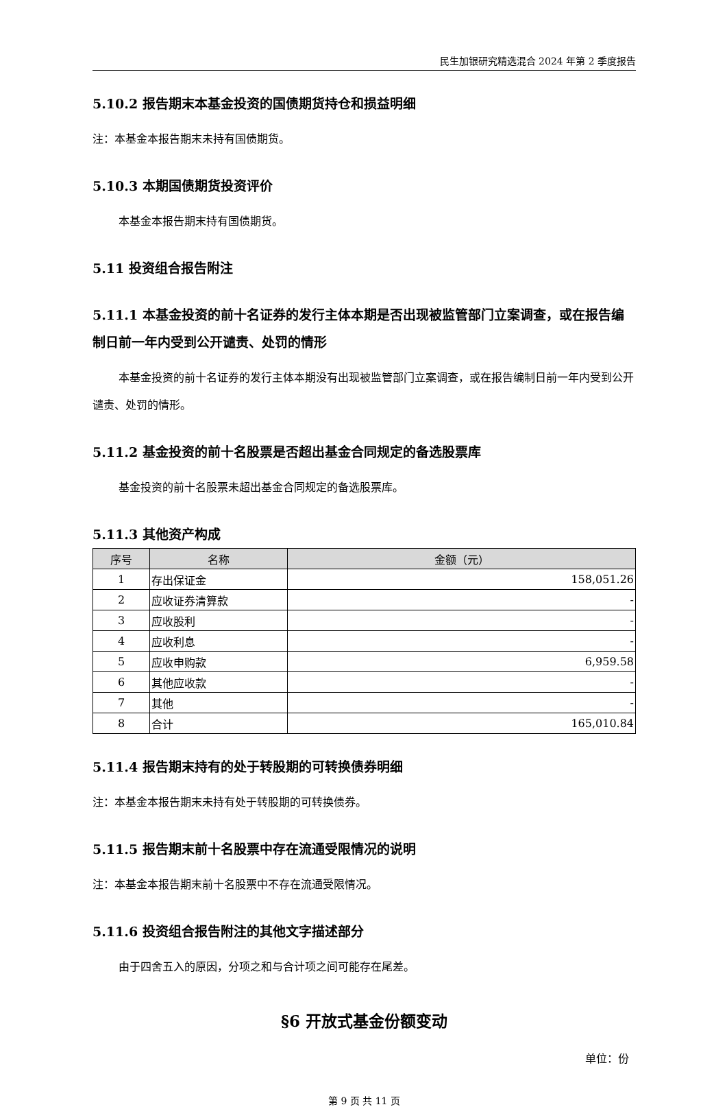民生加银研究精选混合 2024 年第 2 季度报告
5.10.2 报告期末本基金投资的国债期货持仓和损益明细
注：本基金本报告期末未持有国债期货。
5.10.3 本期国债期货投资评价
本基金本报告期末持有国债期货。
5.11 投资组合报告附注
5.11.1 本基金投资的前十名证券的发行主体本期是否出现被监管部门立案调查，或在报告编制日前一年内受到公开谴责、处罚的情形
本基金投资的前十名证券的发行主体本期没有出现被监管部门立案调查，或在报告编制日前一年内受到公开谴责、处罚的情形。
5.11.2 基金投资的前十名股票是否超出基金合同规定的备选股票库
基金投资的前十名股票未超出基金合同规定的备选股票库。
5.11.3 其他资产构成
| 序号 | 名称 | 金额（元） |
| --- | --- | --- |
| 1 | 存出保证金 | 158,051.26 |
| 2 | 应收证券清算款 | - |
| 3 | 应收股利 | - |
| 4 | 应收利息 | - |
| 5 | 应收申购款 | 6,959.58 |
| 6 | 其他应收款 | - |
| 7 | 其他 | - |
| 8 | 合计 | 165,010.84 |
5.11.4 报告期末持有的处于转股期的可转换债券明细
注：本基金本报告期末未持有处于转股期的可转换债券。
5.11.5 报告期末前十名股票中存在流通受限情况的说明
注：本基金本报告期末前十名股票中不存在流通受限情况。
5.11.6 投资组合报告附注的其他文字描述部分
由于四舍五入的原因，分项之和与合计项之间可能存在尾差。
§6 开放式基金份额变动
单位：份
第 9 页 共 11 页